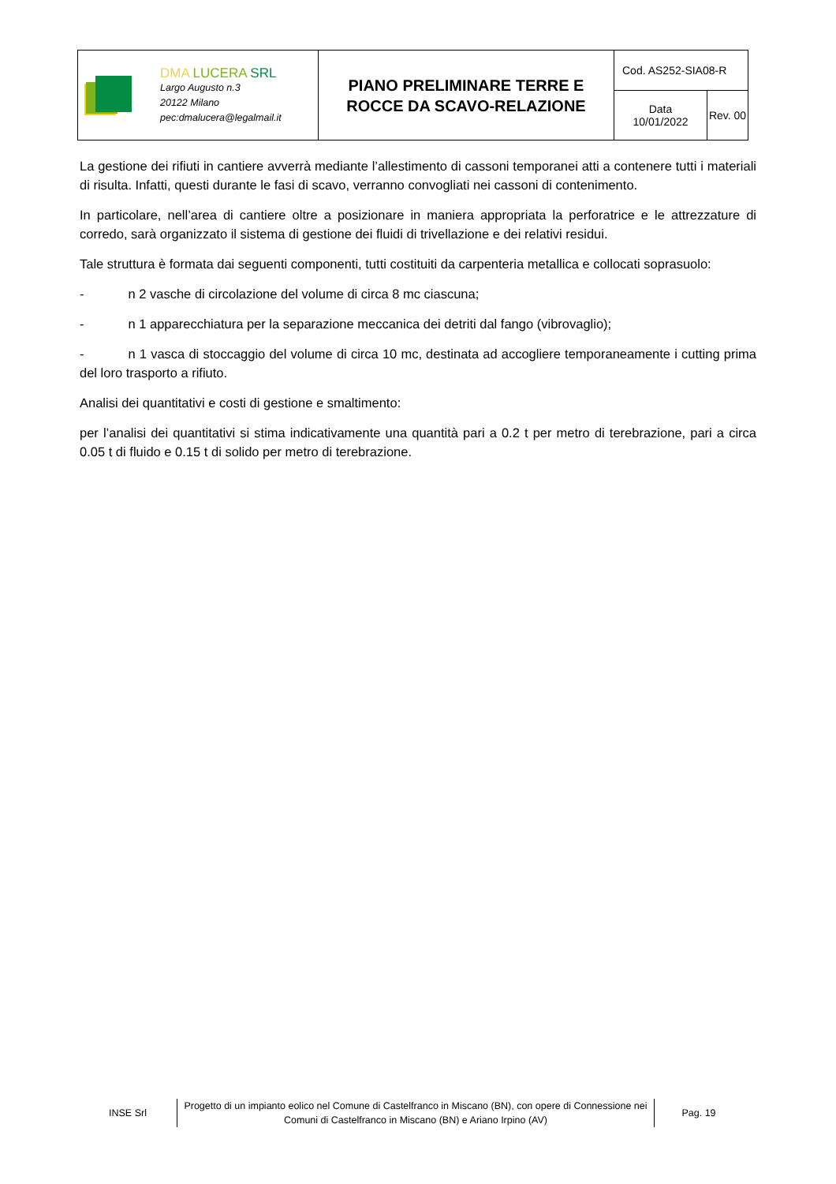| DMA LUCERA SRL Largo Augusto n.3 20122 Milano pec:dmalucera@legalmail.it | PIANO PRELIMINARE TERRE E ROCCE DA SCAVO-RELAZIONE | Cod. AS252-SIA08-R | |
| | | Data 10/01/2022 | Rev. 00 |
La gestione dei rifiuti in cantiere avverrà mediante l’allestimento di cassoni temporanei atti a contenere tutti i materiali di risulta. Infatti, questi durante le fasi di scavo, verranno convogliati nei cassoni di contenimento.
In particolare, nell’area di cantiere oltre a posizionare in maniera appropriata la perforatrice e le attrezzature di corredo, sarà organizzato il sistema di gestione dei fluidi di trivellazione e dei relativi residui.
Tale struttura è formata dai seguenti componenti, tutti costituiti da carpenteria metallica e collocati soprasuolo:
- n 2 vasche di circolazione del volume di circa 8 mc ciascuna;
- n 1 apparecchiatura per la separazione meccanica dei detriti dal fango (vibrovaglio);
- n 1 vasca di stoccaggio del volume di circa 10 mc, destinata ad accogliere temporaneamente i cutting prima del loro trasporto a rifiuto.
Analisi dei quantitativi e costi di gestione e smaltimento:
per l’analisi dei quantitativi si stima indicativamente una quantità pari a 0.2 t per metro di terebrazione, pari a circa 0.05 t di fluido e 0.15 t di solido per metro di terebrazione.
INSE Srl
Progetto di un impianto eolico nel Comune di Castelfranco in Miscano (BN), con opere di Connessione nei Comuni di Castelfranco in Miscano (BN) e Ariano Irpino (AV)
Pag. 19